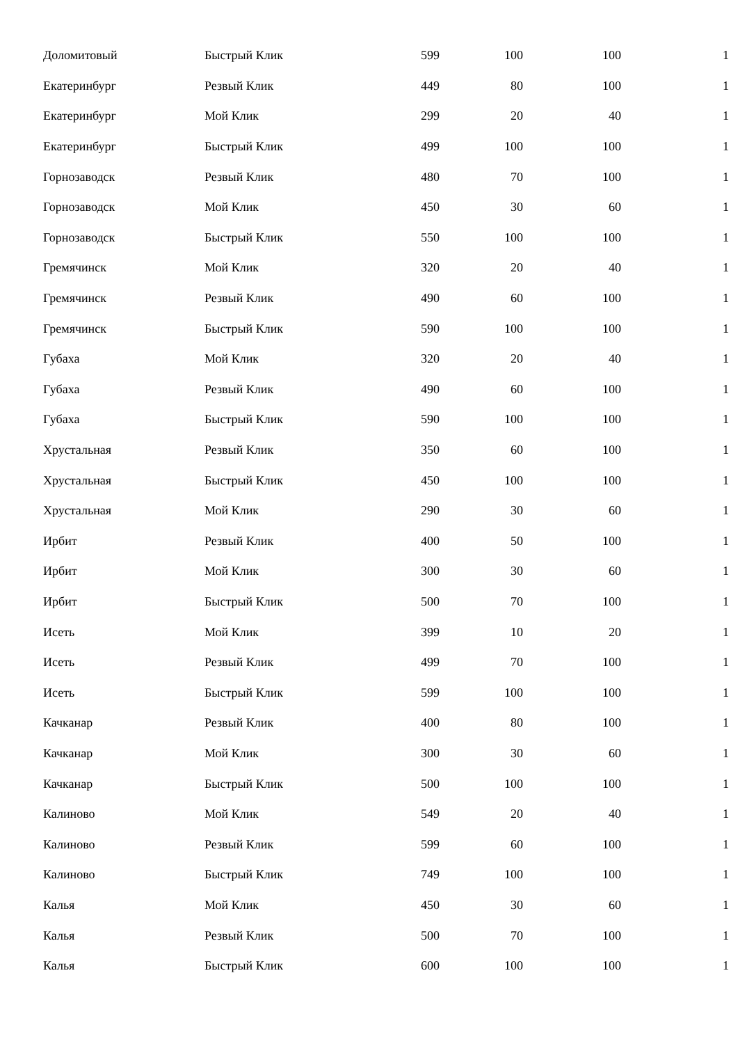| Доломитовый | Быстрый Клик | 599 | 100 | 100 | 1 |
| Екатеринбург | Резвый Клик | 449 | 80 | 100 | 1 |
| Екатеринбург | Мой Клик | 299 | 20 | 40 | 1 |
| Екатеринбург | Быстрый Клик | 499 | 100 | 100 | 1 |
| Горнозаводск | Резвый Клик | 480 | 70 | 100 | 1 |
| Горнозаводск | Мой Клик | 450 | 30 | 60 | 1 |
| Горнозаводск | Быстрый Клик | 550 | 100 | 100 | 1 |
| Гремячинск | Мой Клик | 320 | 20 | 40 | 1 |
| Гремячинск | Резвый Клик | 490 | 60 | 100 | 1 |
| Гремячинск | Быстрый Клик | 590 | 100 | 100 | 1 |
| Губаха | Мой Клик | 320 | 20 | 40 | 1 |
| Губаха | Резвый Клик | 490 | 60 | 100 | 1 |
| Губаха | Быстрый Клик | 590 | 100 | 100 | 1 |
| Хрустальная | Резвый Клик | 350 | 60 | 100 | 1 |
| Хрустальная | Быстрый Клик | 450 | 100 | 100 | 1 |
| Хрустальная | Мой Клик | 290 | 30 | 60 | 1 |
| Ирбит | Резвый Клик | 400 | 50 | 100 | 1 |
| Ирбит | Мой Клик | 300 | 30 | 60 | 1 |
| Ирбит | Быстрый Клик | 500 | 70 | 100 | 1 |
| Исеть | Мой Клик | 399 | 10 | 20 | 1 |
| Исеть | Резвый Клик | 499 | 70 | 100 | 1 |
| Исеть | Быстрый Клик | 599 | 100 | 100 | 1 |
| Качканар | Резвый Клик | 400 | 80 | 100 | 1 |
| Качканар | Мой Клик | 300 | 30 | 60 | 1 |
| Качканар | Быстрый Клик | 500 | 100 | 100 | 1 |
| Калиново | Мой Клик | 549 | 20 | 40 | 1 |
| Калиново | Резвый Клик | 599 | 60 | 100 | 1 |
| Калиново | Быстрый Клик | 749 | 100 | 100 | 1 |
| Калья | Мой Клик | 450 | 30 | 60 | 1 |
| Калья | Резвый Клик | 500 | 70 | 100 | 1 |
| Калья | Быстрый Клик | 600 | 100 | 100 | 1 |